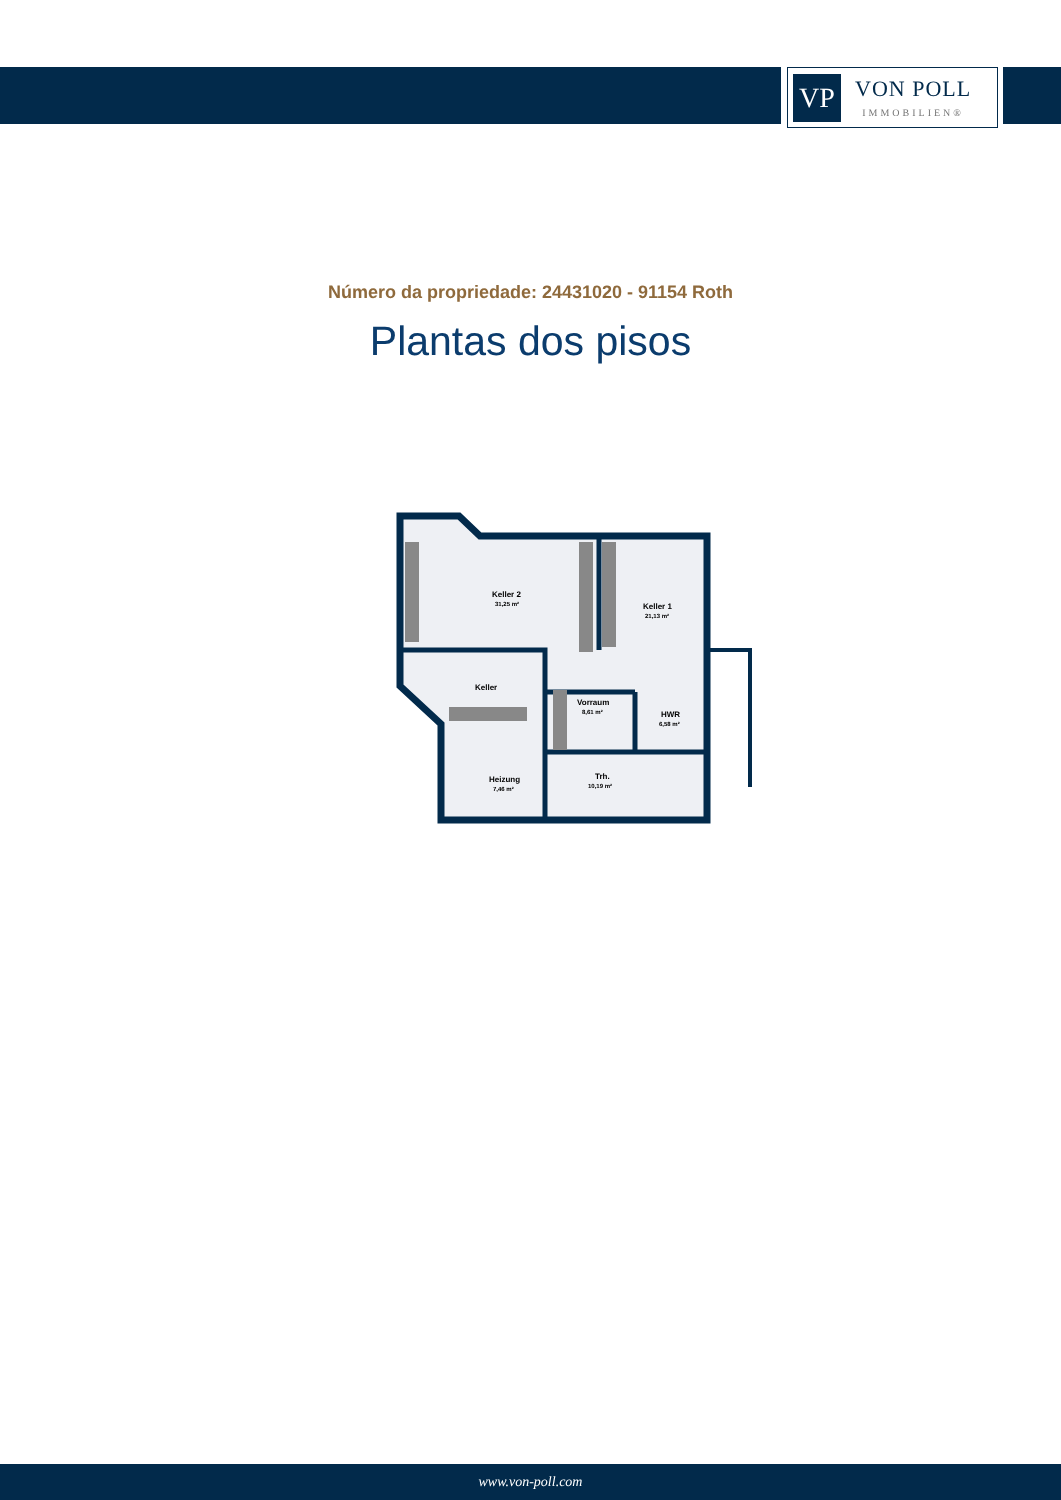VP
VON POLL
IMMOBILIEN®
Número da propriedade: 24431020 - 91154 Roth
Plantas dos pisos
Keller 2
31,25 m²
Keller 1
21,13 m²
Keller
Vorraum
8,61 m²
HWR
6,58 m²
Heizung
7,46 m²
Trh.
10,19 m²
www.von-poll.com